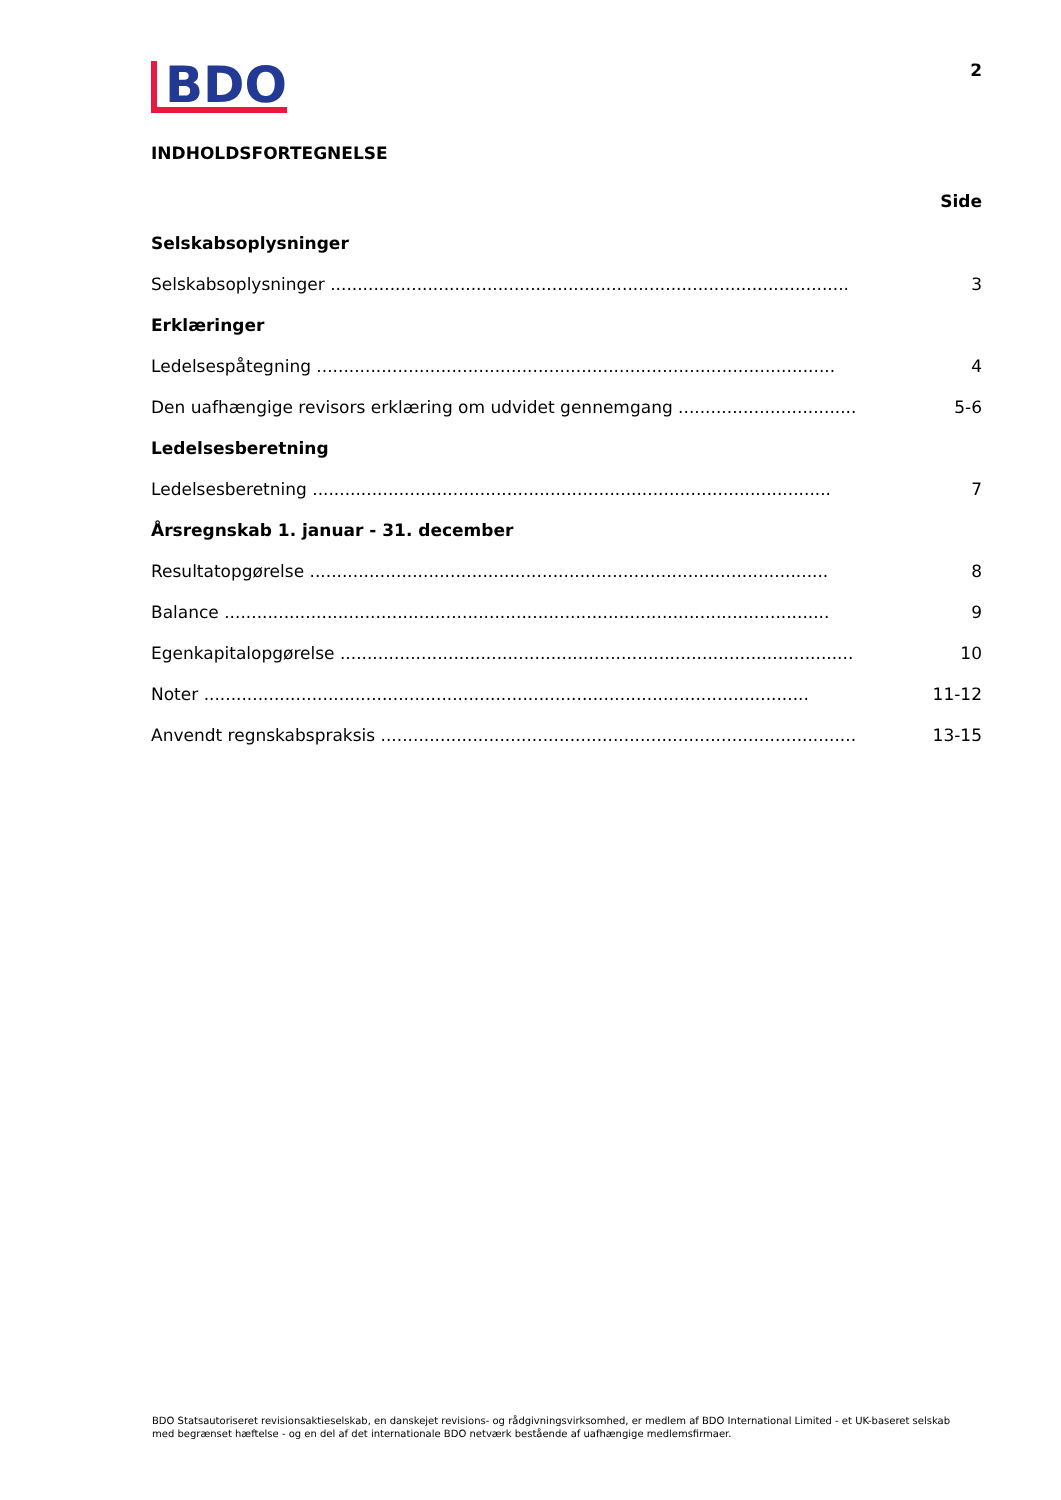BDO
2
INDHOLDSFORTEGNELSE
Side
Selskabsoplysninger
Selskabsoplysninger ................................................................................................ 3
Erklæringer
Ledelsespåtegning ................................................................................................ 4
Den uafhængige revisors erklæring om udvidet gennemgang .............................................. 5-6
Ledelsesberetning
Ledelsesberetning ................................................................................................ 7
Årsregnskab 1. januar - 31. december
Resultatopgørelse ................................................................................................ 8
Balance ................................................................................................................ 9
Egenkapitalopgørelse ................................................................................................ 10
Noter ................................................................................................................ 11-12
Anvendt regnskabspraksis ................................................................................................ 13-15
BDO Statsautoriseret revisionsaktieselskab, en danskejet revisions- og rådgivningsvirksomhed, er medlem af BDO International Limited - et UK-baseret selskab med begrænset hæftelse - og en del af det internationale BDO netværk bestående af uafhængige medlemsfirmaer.